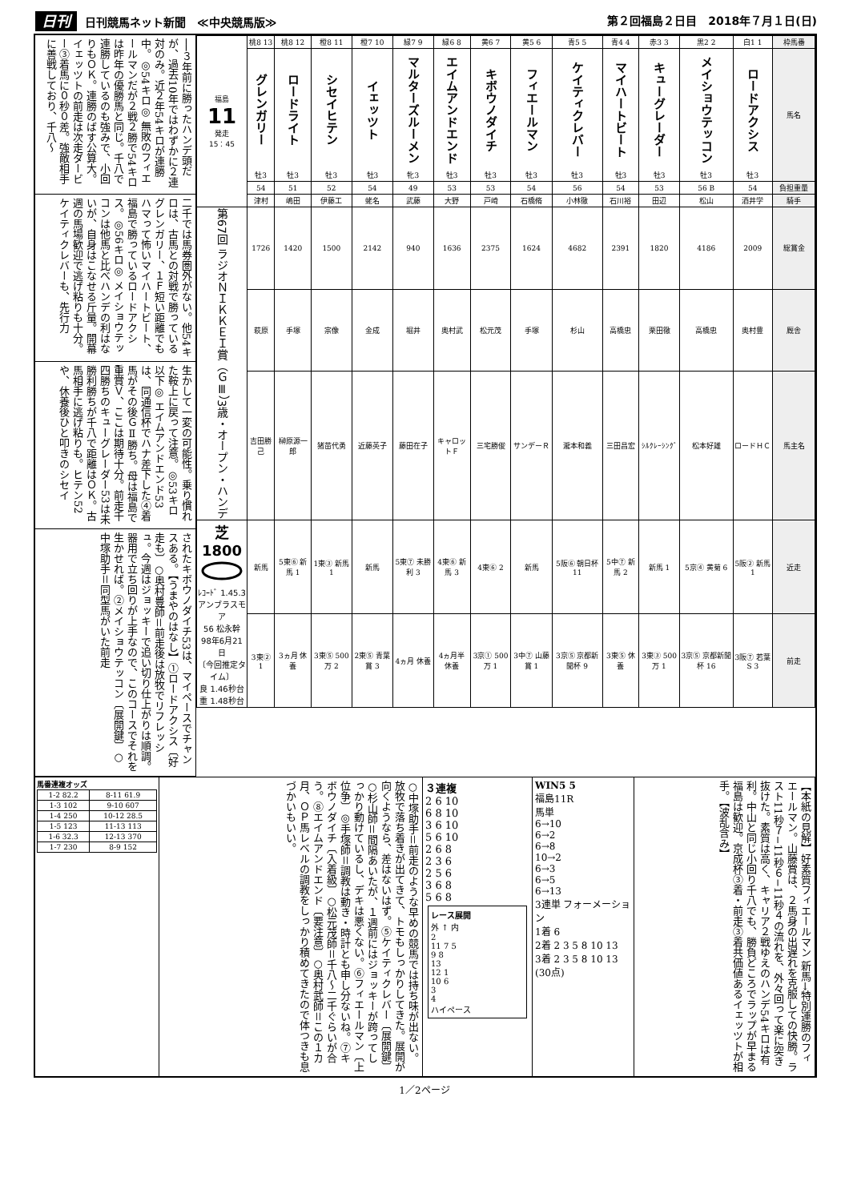日刊 日刊競馬ネット新聞　≪中央競馬版≫
第２回福島２日目　2018年７月１日(日)
──３年前に勝ったハンデ頭だが、過去10年ではわずかに２連対のみ。近２年54キロが連勝中。◎54キロ◎ 無敗のフィエールマンだが２戦２勝で54キロは昨年の優勝馬と同じ。千八で連勝しているのも強みで、小回りもＯＫ。連勝のばす公算大。イェッツトの前走は次走ダービー③着馬に０秒０差。強敵相手に善戦しており、千八〜
二千では馬券圏外がない。他54キロは、古馬との対戦で勝っているグレンガリー、１Ｆ短い距離でもハマって怖いマイハートビート、福島で勝っているロードアクシス。◎56キロ◎ メイショウテッコンは他馬と比べハンデの利はないが、自身はこなせる斤量。開幕週の馬場歓迎で逃げ粘りも十分。ケイティクレバーも、先行力
生かして一変の可能性。乗り慣れた鞍上に戻って注意。◎53キロ以下◎ エイムアンドエンド53は、同通信杯でハナ差下した④着馬がその後ＧⅡ勝ち。母は福島で重賞Ｖ、ここは期待十分。前走千四勝ちのキューグレーダー53は未勝利勝ちが千八で距離はＯＫ。古馬相手に逃げ粘りも。ヒテン52や、休養後ひと叩きのシセイ
されたキボウノダイチ53は、マイペースでチャンスある。【うまやのはなし】①ロードアクシス〔好走も〕○奥村豊師＝前走後は放牧でリフレッシュ。今週はジョッキーで追い切り仕上がりは順調。器用で立ち回りが上手なので、このコースでそれを生かせれば。②メイショウテッコン〔展開鍵〕○中塚助手＝同型馬がいた前走
| 枠馬番 | 白1 1 | 黒2 2 | 赤3 3 | 青4 4 | 青5 5 | 黄5 6 | 黄6 7 | 緑6 8 | 緑7 9 | 橙7 10 | 橙8 11 | 桃8 12 | 桃8 13 | 福島 11 発走 15：45 |
| 馬名 | ロードアクシス 牡3 | メイショウテッコン 牡3 | キューグレーダー 牡3 | マイハートビート 牡3 | ケイティクレバー 牡3 | フィエールマン 牡3 | キボウノダイチ 牡3 | エイムアンドエンド 牡3 | マルターズルーメン 牝3 | イェッツト 牡3 | シセイヒテン 牡3 | ロードライト 牡3 | グレンガリー 牡3 | |
| 負担重量 | 54 | 56 B | 53 | 54 | 56 | 54 | 53 | 53 | 49 | 54 | 52 | 51 | 54 | |
| 騎手 | 酒井学 | 松山 | 田辺 | 石川裕 | 小林徹 | 石橋脩 | 戸崎 | 大野 | 武藤 | 蛯名 | 伊藤工 | 嶋田 | 津村 | |
| 総賞金 | 2009 | 4186 | 1820 | 2391 | 4682 | 1624 | 2375 | 1636 | 940 | 2142 | 1500 | 1420 | 1726 | 第67回 ラジオＮＩＫＫＥＩ賞（ＧⅢ）3歳・オープン・ハンデ |
| 厩舎 | 奥村豊 | 高橋忠 | 栗田徹 | 高橋忠 | 杉山 | 手塚 | 松元茂 | 奥村武 | 堀井 | 金成 | 宗像 | 手塚 | 萩原 | |
| 馬主名 | ロードＨＣ | 松本好雄 | ｼﾙｸﾚｰｼﾝｸﾞ | 三田昌宏 | 瀧本和義 | サンデーＲ | 三宅勝俊 | キャロットＦ | 藤田在子 | 近藤英子 | 猪苗代勇 | 榊原源一郎 | 吉田勝己 | |
| 近走 | 5阪② 新馬1 | 5京④ 黄菊 6 | 新馬 1 | 5中⑦ 新馬 2 | 5阪⑥ 朝日杯 11 | 新馬 | 4東⑥ 2 | 4東⑥ 新馬 3 | 5東⑦ 未勝利 3 | 新馬 | 1東③ 新馬 1 | 5東⑥ 新馬 1 | 新馬 | 芝1800 ﾚｺｰﾄﾞ 1.45.3 アンブラスモア 56 松永幹 98年6月21日 〔今回推定タイム〕 良 1.46秒台 重 1.48秒台 |
| 前走 | 3阪⑦ 若葉S 3 | 3京⑤ 京都新聞杯 16 | 3東③ 500万 1 | 3東⑤ 休養 | 3京⑤ 京都新聞杯 9 | 3中⑦ 山藤賞 1 | 3京① 500万 1 | 4ヵ月半 休養 | 4ヵ月 休養 | 2東⑤ 青葉賞 3 | 3東⑤ 500万 2 | 3ヵ月 休養 | 3東② 1 | |
馬番連複オッズ
| 1-2 82.2 | 8-11 61.9 |
| 1-3 102 | 9-10 607 |
| 1-4 250 | 10-12 28.5 |
| 1-5 123 | 11-13 113 |
| 1-6 32.3 | 12-13 370 |
| 1-7 230 | 8-9 152 |
○中塚助手＝前走のような早めの競馬では持ち味が出ない。放牧で落ち着きが出てきて、トモもしっかりしてきた。展開が向くようなら、差はないはず。⑤ケイティクレバー〔展開鍵〕○杉山師＝間隔あいたが、１週前にはジョッキーが跨ってしっかり動けているし、デキは悪くない。⑥フィエールマン〔上位争〕◎手塚師＝調教は動き・時計とも申し分ないね。⑦キボウノダイチ〔入着級〕○松元茂師＝千八〜二千ぐらいが合う。⑧エイムアンドエンド〔要注意〕○奥村武師＝この１カ月、ＯＰ馬レベルの調教をしっかり積めてきたので体つきも息づかいもいい。
３連複
2 6 10
6 8 10
3 6 10
5 6 10
2 6 8
2 3 6
2 5 6
3 6 8
5 6 8
レース展開
外 ↑ 内
2
11 7 5
9 8
13
12 1
10 6
3
4
ハイペース
WIN5 5
福島11R
馬単
6→10
6→2
6→8
10→2
6→3
6→5
6→13
3連単 フォーメーション
1着 6
2着 2 3 5 8 10 13
3着 2 3 5 8 10 13
(30点)
【本紙の見解】好素質フィエールマン 新馬→特別連勝のフィエールマン。山藤賞は、２馬身の出遅れを克服しての快勝。ラスト11秒７−11秒６−11秒４の流れを、外々回って楽に突き抜けた。素質は高く、キャリア２戦ゆえのハンデ54キロは有利。中山と同じ小回り千八でも、勝負どころでラップが早まる福島は歓迎。京成杯③着・前走③着共価値あるイェッツトが相手。【波乱含み】
1／2ページ